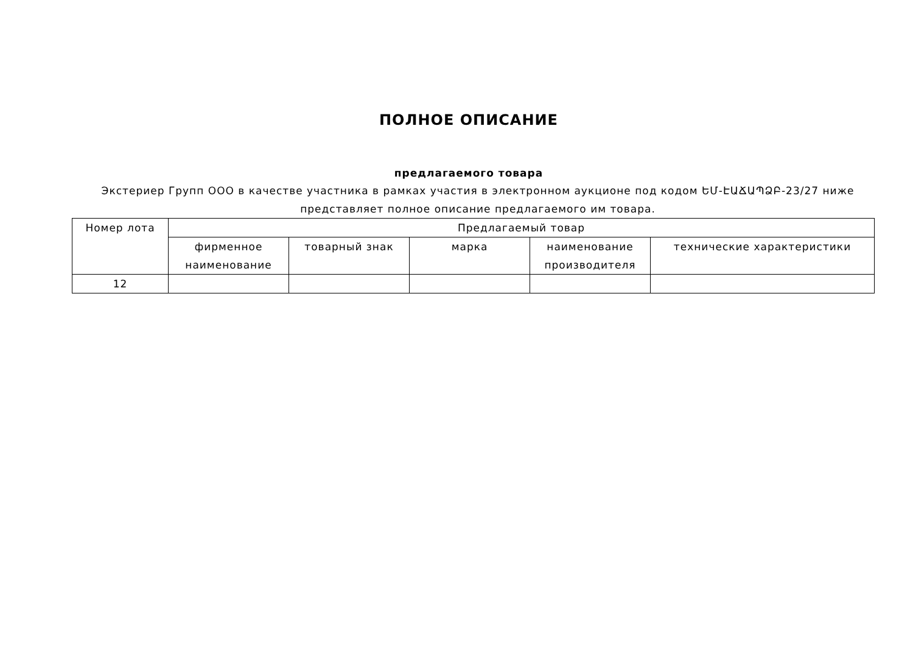ПОЛНОЕ ОПИСАНИЕ
предлагаемого товара
Экстериер Групп ООО в качестве участника в рамках участия в электронном аукционе под кодом ԵՄ-ԷԱՃԱՊՁԲ-23/27 ниже представляет полное описание предлагаемого им товара.
| Номер лота | Предлагаемый товар | | | | |
| --- | --- | --- | --- | --- | --- |
| | фирменное наименование | товарный знак | марка | наименование производителя | технические характеристики |
| 12 | | | | | |